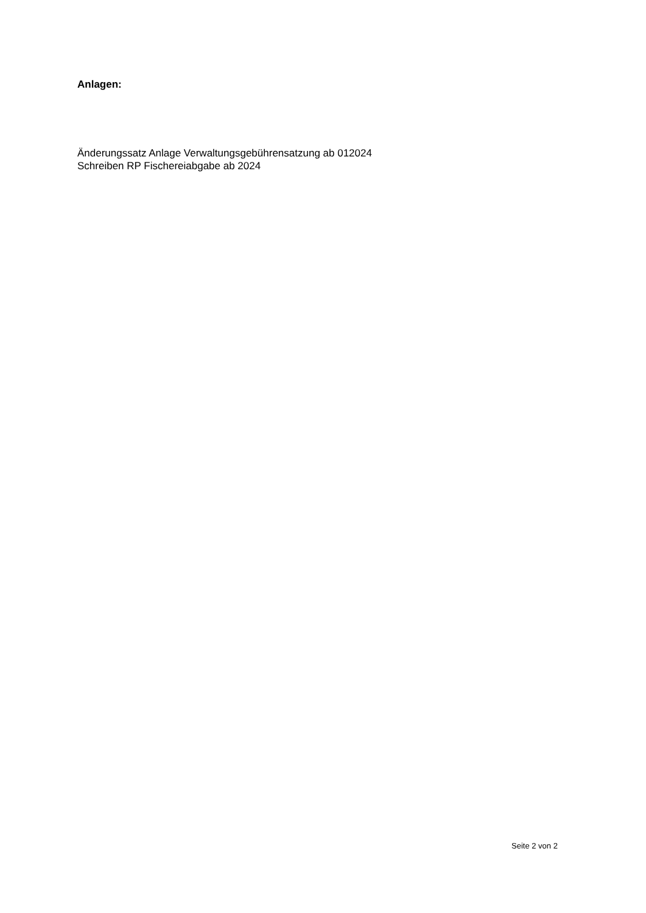Anlagen:
Änderungssatz Anlage Verwaltungsgebührensatzung ab 012024
Schreiben RP Fischereiabgabe ab 2024
Seite 2 von 2